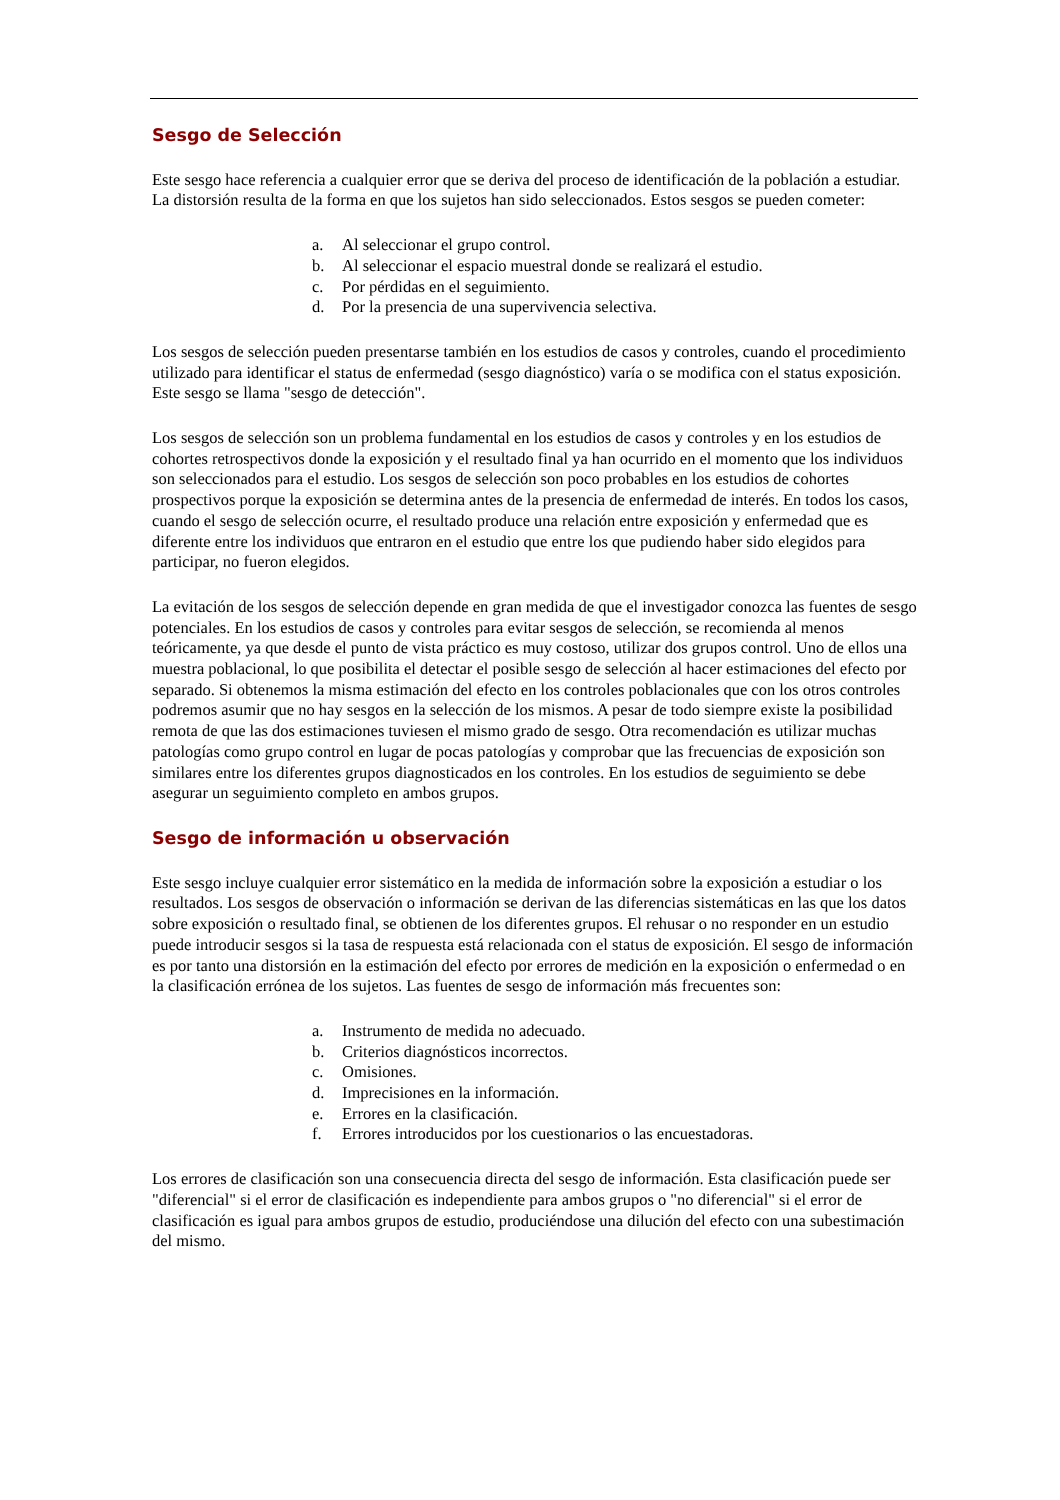Sesgo de Selección
Este sesgo hace referencia a cualquier error que se deriva del proceso de identificación de la población a estudiar. La distorsión resulta de la forma en que los sujetos han sido seleccionados. Estos sesgos se pueden cometer:
a. Al seleccionar el grupo control.
b. Al seleccionar el espacio muestral donde se realizará el estudio.
c. Por pérdidas en el seguimiento.
d. Por la presencia de una supervivencia selectiva.
Los sesgos de selección pueden presentarse también en los estudios de casos y controles, cuando el procedimiento utilizado para identificar el status de enfermedad (sesgo diagnóstico) varía o se modifica con el status exposición. Este sesgo se llama "sesgo de detección".
Los sesgos de selección son un problema fundamental en los estudios de casos y controles y en los estudios de cohortes retrospectivos donde la exposición y el resultado final ya han ocurrido en el momento que los individuos son seleccionados para el estudio. Los sesgos de selección son poco probables en los estudios de cohortes prospectivos porque la exposición se determina antes de la presencia de enfermedad de interés. En todos los casos, cuando el sesgo de selección ocurre, el resultado produce una relación entre exposición y enfermedad que es diferente entre los individuos que entraron en el estudio que entre los que pudiendo haber sido elegidos para participar, no fueron elegidos.
La evitación de los sesgos de selección depende en gran medida de que el investigador conozca las fuentes de sesgo potenciales. En los estudios de casos y controles para evitar sesgos de selección, se recomienda al menos teóricamente, ya que desde el punto de vista práctico es muy costoso, utilizar dos grupos control. Uno de ellos una muestra poblacional, lo que posibilita el detectar el posible sesgo de selección al hacer estimaciones del efecto por separado. Si obtenemos la misma estimación del efecto en los controles poblacionales que con los otros controles podremos asumir que no hay sesgos en la selección de los mismos. A pesar de todo siempre existe la posibilidad remota de que las dos estimaciones tuviesen el mismo grado de sesgo. Otra recomendación es utilizar muchas patologías como grupo control en lugar de pocas patologías y comprobar que las frecuencias de exposición son similares entre los diferentes grupos diagnosticados en los controles. En los estudios de seguimiento se debe asegurar un seguimiento completo en ambos grupos.
Sesgo de información u observación
Este sesgo incluye cualquier error sistemático en la medida de información sobre la exposición a estudiar o los resultados. Los sesgos de observación o información se derivan de las diferencias sistemáticas en las que los datos sobre exposición o resultado final, se obtienen de los diferentes grupos. El rehusar o no responder en un estudio puede introducir sesgos si la tasa de respuesta está relacionada con el status de exposición. El sesgo de información es por tanto una distorsión en la estimación del efecto por errores de medición en la exposición o enfermedad o en la clasificación errónea de los sujetos. Las fuentes de sesgo de información más frecuentes son:
a. Instrumento de medida no adecuado.
b. Criterios diagnósticos incorrectos.
c. Omisiones.
d. Imprecisiones en la información.
e. Errores en la clasificación.
f. Errores introducidos por los cuestionarios o las encuestadoras.
Los errores de clasificación son una consecuencia directa del sesgo de información. Esta clasificación puede ser "diferencial" si el error de clasificación es independiente para ambos grupos o "no diferencial" si el error de clasificación es igual para ambos grupos de estudio, produciéndose una dilución del efecto con una subestimación del mismo.